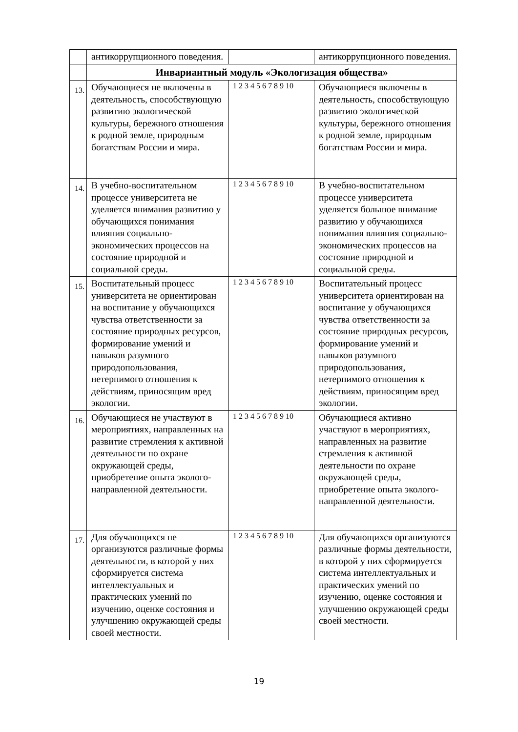| | антикоррупционного поведения. | | антикоррупционного поведения. |
| | Инвариантный модуль «Экологизация общества» | | |
| 13. | Обучающиеся не включены в деятельность, способствующую развитию экологической культуры, бережного отношения к родной земле, природным богатствам России и мира. | 1 2 3 4 5 6 7 8 9 10 | Обучающиеся включены в деятельность, способствующую развитию экологической культуры, бережного отношения к родной земле, природным богатствам России и мира. |
| 14. | В учебно-воспитательном процессе университета не уделяется внимания развитию у обучающихся понимания влияния социально-экономических процессов на состояние природной и социальной среды. | 1 2 3 4 5 6 7 8 9 10 | В учебно-воспитательном процессе университета уделяется большое внимание развитию у обучающихся понимания влияния социально-экономических процессов на состояние природной и социальной среды. |
| 15. | Воспитательный процесс университета не ориентирован на воспитание у обучающихся чувства ответственности за состояние природных ресурсов, формирование умений и навыков разумного природопользования, нетерпимого отношения к действиям, приносящим вред экологии. | 1 2 3 4 5 6 7 8 9 10 | Воспитательный процесс университета ориентирован на воспитание у обучающихся чувства ответственности за состояние природных ресурсов, формирование умений и навыков разумного природопользования, нетерпимого отношения к действиям, приносящим вред экологии. |
| 16. | Обучающиеся не участвуют в мероприятиях, направленных на развитие стремления к активной деятельности по охране окружающей среды, приобретение опыта эколого-направленной деятельности. | 1 2 3 4 5 6 7 8 9 10 | Обучающиеся активно участвуют в мероприятиях, направленных на развитие стремления к активной деятельности по охране окружающей среды, приобретение опыта эколого-направленной деятельности. |
| 17. | Для обучающихся не организуются различные формы деятельности, в которой у них сформируется система интеллектуальных и практических умений по изучению, оценке состояния и улучшению окружающей среды своей местности. | 1 2 3 4 5 6 7 8 9 10 | Для обучающихся организуются различные формы деятельности, в которой у них сформируется система интеллектуальных и практических умений по изучению, оценке состояния и улучшению окружающей среды своей местности. |
19